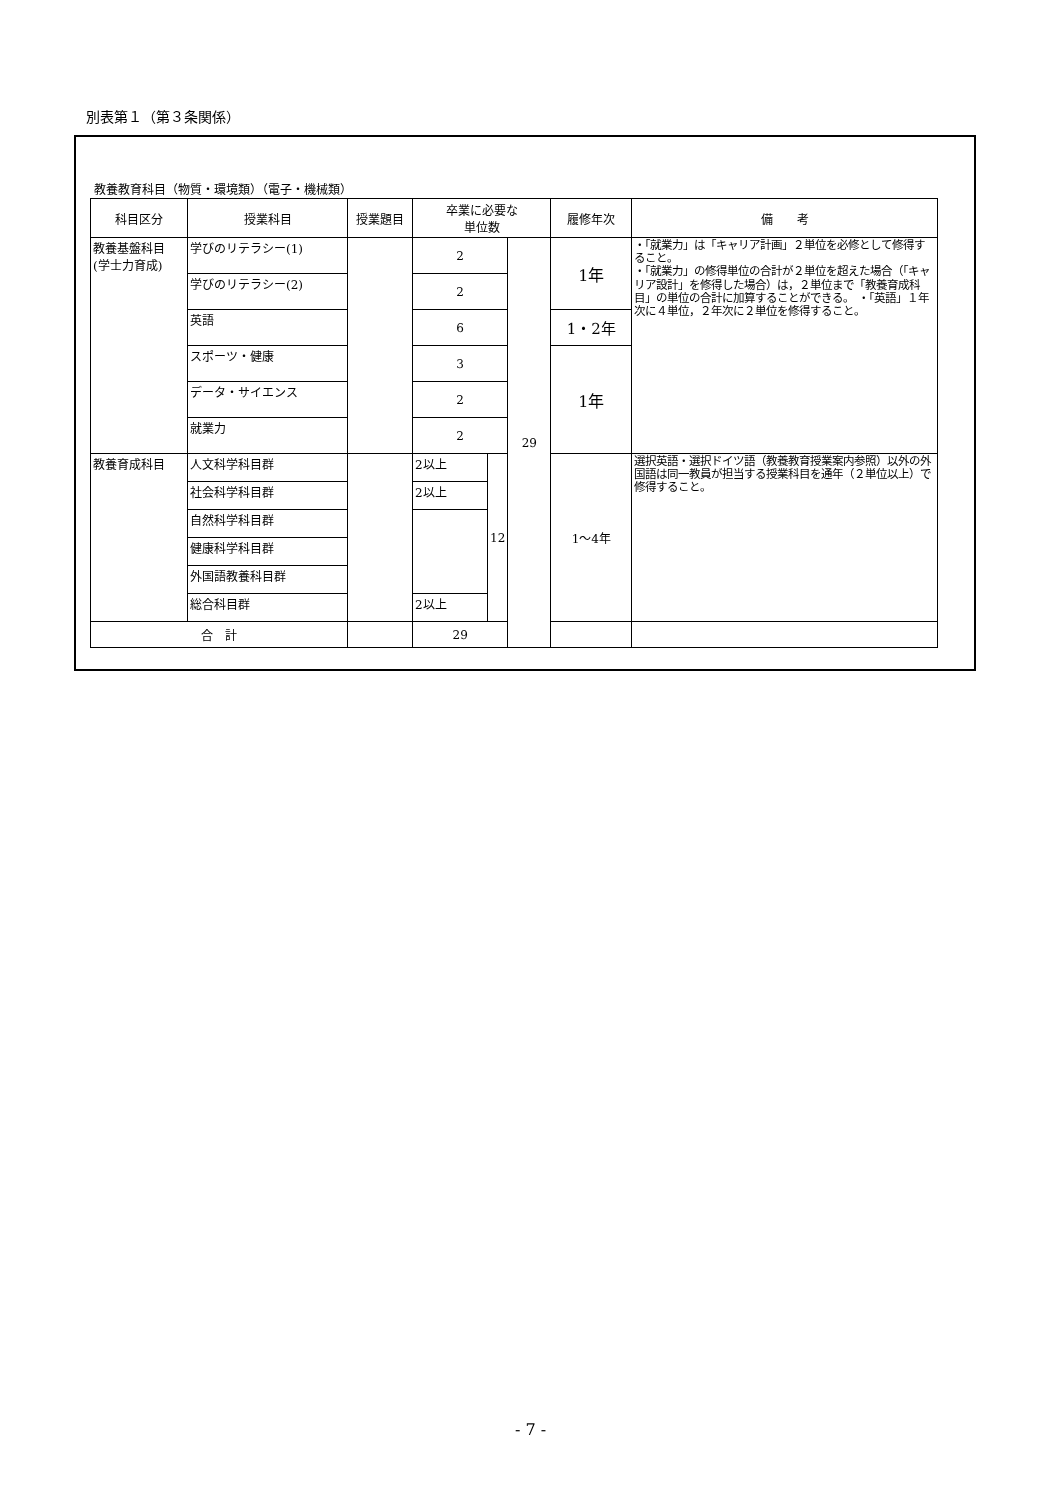別表第１（第３条関係）
教養教育科目（物質・環境類）（電子・機械類）
| 科目区分 | 授業科目 | 授業題目 | 卒業に必要な 単位数 | | | 履修年次 | 備 考 |
| --- | --- | --- | --- | --- | --- | --- | --- |
| 教養基盤科目 (学士力育成) | 学びのリテラシー(1) | | 2 | | 29 | 1年 | ・「就業力」は「キャリア計画」２単位を必修として修得すること。 ・「就業力」の修得単位の合計が２単位を超えた場合（「キャリア設計」を修得した場合）は，２単位まで「教養育成科目」の単位の合計に加算することができる。 ・「英語」１年次に４単位，２年次に２単位を修得すること。 |
| | 学びのリテラシー(2) | | 2 | | | | |
| | 英語 | | 6 | | | 1・2年 | |
| | スポーツ・健康 | | 3 | | | 1年 | |
| | データ・サイエンス | | 2 | | | | |
| | 就業力 | | 2 | | | | |
| 教養育成科目 | 人文科学科目群 | | 2以上 | 12 | | 1～4年 | 選択英語・選択ドイツ語（教養教育授業案内参照）以外の外国語は同一教員が担当する授業科目を通年（２単位以上）で修得すること。 |
| | 社会科学科目群 | | 2以上 | | | | |
| | 自然科学科目群 | | | | | | |
| | 健康科学科目群 | | | | | | |
| | 外国語教養科目群 | | | | | | |
| | 総合科目群 | | 2以上 | | | | |
| 合 計 | | | 29 | | | | |
- 7 -